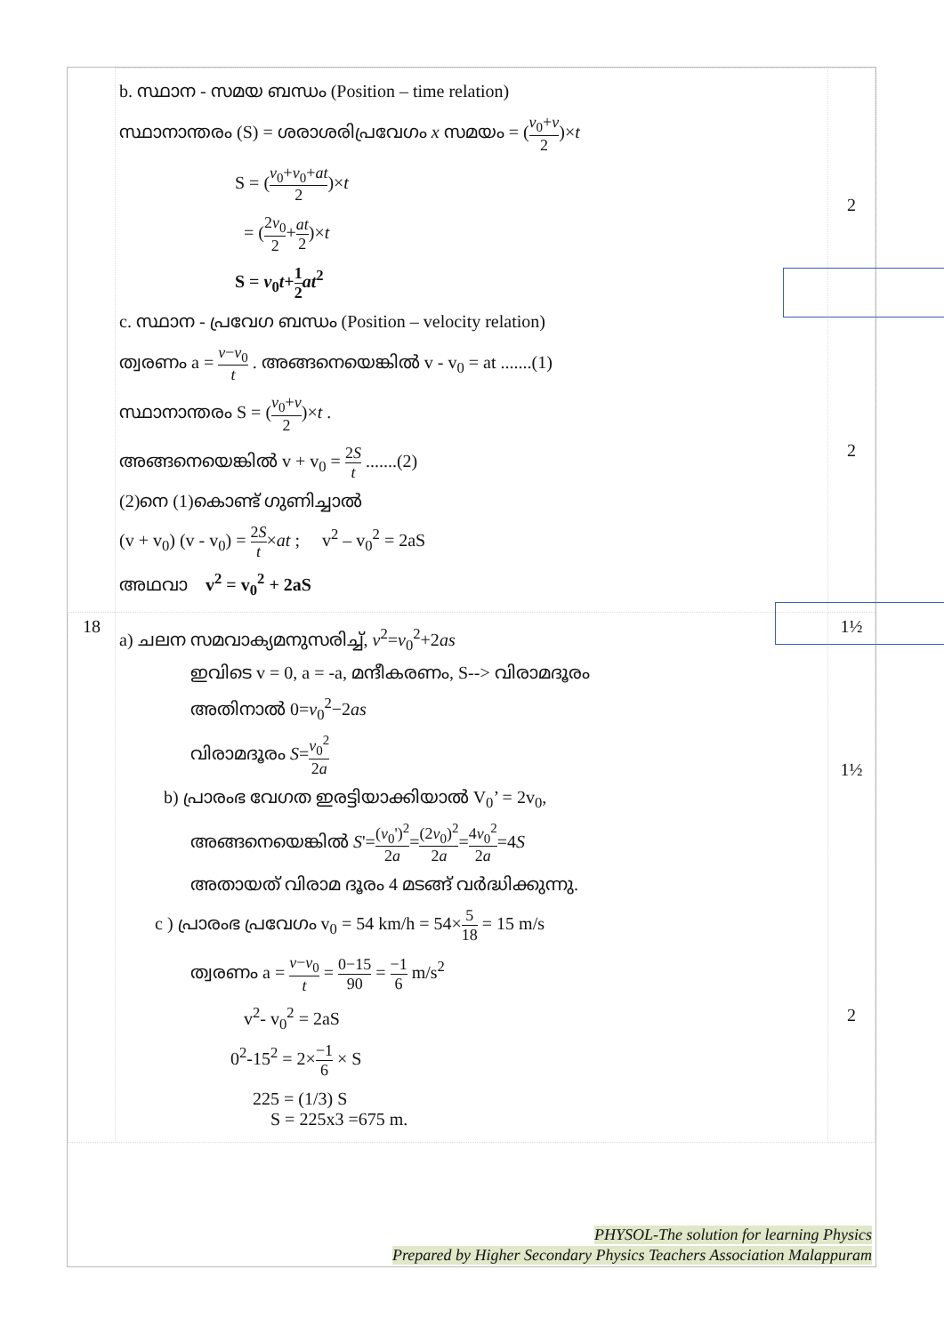| | b. സ്ഥാന - സമയ ബന്ധം (Position – time relation) സ്ഥാനാന്തരം (S) = ശരാശരിപ്രവേഗം x സമയം = ( v<sub>0</sub>+ v 2 )× t S = ( v<sub>0</sub>+ v<sub>0</sub>+ at 2 )× t = ( 2 v<sub>0</sub> 2 + at 2 )× t S = v<sub>0</sub> t + 1 2 at<sup>2</sup> c. സ്ഥാന - പ്രവേഗ ബന്ധം (Position – velocity relation) ത്വരണം a = v − v<sub>0</sub> t . അങ്ങനെയെങ്കിൽ v - v<sub>0</sub> = at .......(1) സ്ഥാനാന്തരം S = ( v<sub>0</sub>+ v 2 )× t . അങ്ങനെയെങ്കിൽ v + v<sub>0</sub> = 2 S t .......(2) (2)നെ (1)കൊണ്ട് ഗുണിച്ചാൽ (v + v<sub>0</sub>) (v - v<sub>0</sub>) = 2 S t × at ; v<sup>2</sup> – v<sub>0</sub><sup>2</sup> = 2aS അഥവാ v<sup>2</sup> = v<sub>0</sub><sup>2</sup> + 2aS | 2 2 |
| 18 | a) ചലന സമവാക്യമനുസരിച്ച്, v<sup>2</sup>= v<sub>0</sub><sup>2</sup>+2 as ഇവിടെ v = 0, a = -a, മന്ദീകരണം, S--> വിരാമദൂരം അതിനാൽ 0= v<sub>0</sub><sup>2</sup>−2 as വിരാമദൂരം S = v<sub>0</sub><sup>2</sup> 2 a b) പ്രാരംഭ വേഗത ഇരട്ടിയാക്കിയാൽ V<sub>0</sub>’ = 2v<sub>0</sub>, അങ്ങനെയെങ്കിൽ S '= ( v<sub>0</sub>')<sup>2</sup> 2 a = (2 v<sub>0</sub>)<sup>2</sup> 2 a = 4 v<sub>0</sub><sup>2</sup> 2 a =4 S അതായത് വിരാമ ദൂരം 4 മടങ്ങ് വർദ്ധിക്കുന്നു. c ) പ്രാരംഭ പ്രവേഗം v<sub>0</sub> = 54 km/h = 54× 5 18 = 15 m/s ത്വരണം a = v − v<sub>0</sub> t = 0−15 90 = −1 6 m/s<sup>2</sup> v<sup>2</sup>- v<sub>0</sub><sup>2</sup> = 2aS 0<sup>2</sup>-15<sup>2</sup> = 2× −1 6 × S 225 = (1/3) S S = 225x3 =675 m. | 1½ 1½ 2 |
PHYSOL-The solution for learning Physics
Prepared by Higher Secondary Physics Teachers Association Malappuram